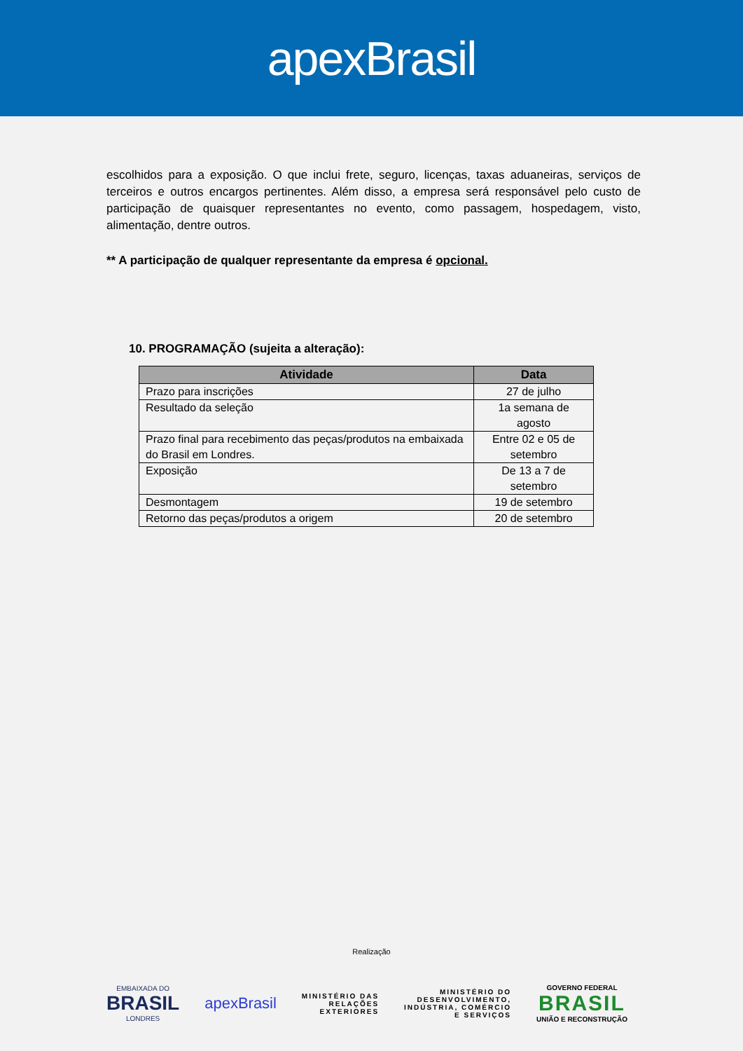apexBrasil
escolhidos para a exposição. O que inclui frete, seguro, licenças, taxas aduaneiras, serviços de terceiros e outros encargos pertinentes. Além disso, a empresa será responsável pelo custo de participação de quaisquer representantes no evento, como passagem, hospedagem, visto, alimentação, dentre outros.
** A participação de qualquer representante da empresa é opcional.
10. PROGRAMAÇÃO (sujeita a alteração):
| Atividade | Data |
| --- | --- |
| Prazo para inscrições | 27 de julho |
| Resultado da seleção | 1a semana de agosto |
| Prazo final para recebimento das peças/produtos na embaixada do Brasil em Londres. | Entre 02 e 05 de setembro |
| Exposição | De 13 a 7 de setembro |
| Desmontagem | 19 de setembro |
| Retorno das peças/produtos a origem | 20 de setembro |
Realização
EMBAIXADA DO
BRASIL
LONDRES
apexBrasil
MINISTÉRIO DAS
RELAÇÕES
EXTERIORES
MINISTÉRIO DO
DESENVOLVIMENTO,
INDÚSTRIA, COMÉRCIO
E SERVIÇOS
GOVERNO FEDERAL
BRASIL
UNIÃO E RECONSTRUÇÃO